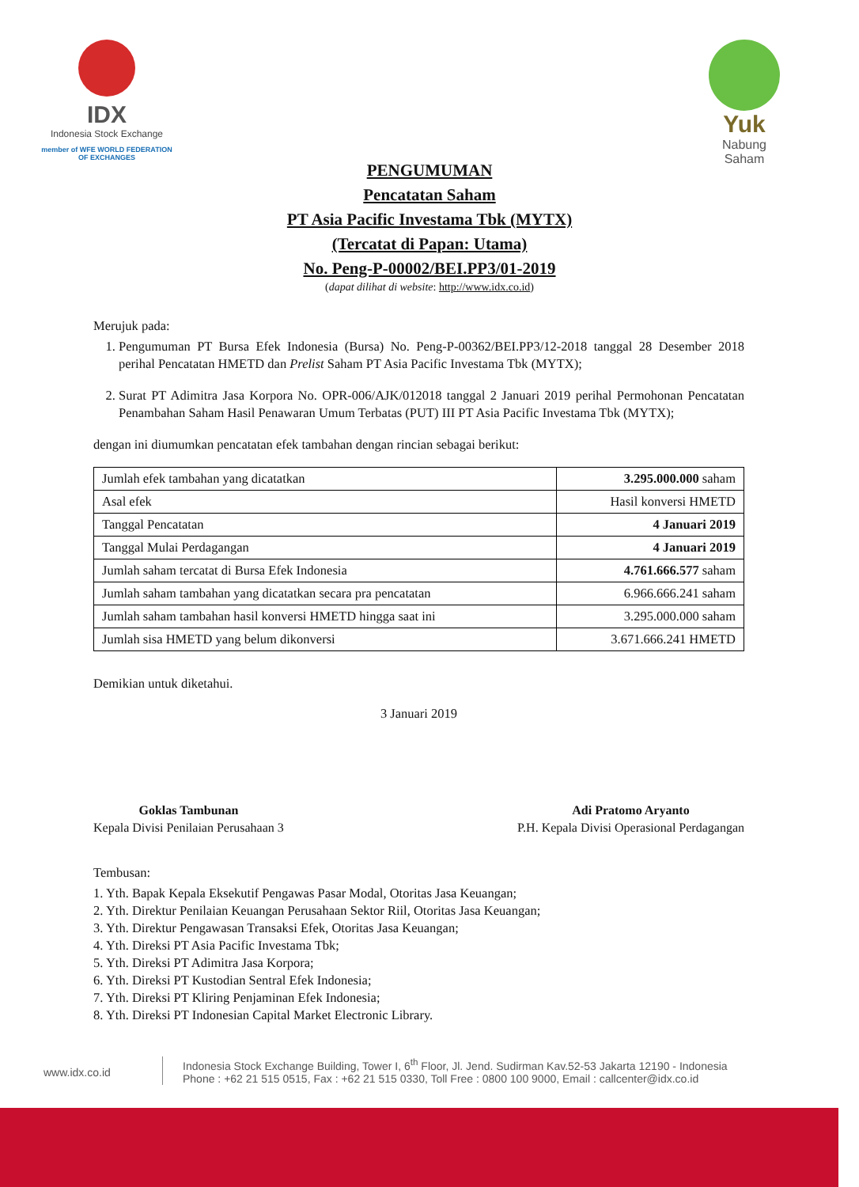IDX
Indonesia Stock Exchange
member of WFE WORLD FEDERATION OF EXCHANGES
Yuk
Nabung
Saham
PENGUMUMAN
Pencatatan Saham
PT Asia Pacific Investama Tbk (MYTX)
(Tercatat di Papan: Utama)
No. Peng-P-00002/BEI.PP3/01-2019
(dapat dilihat di website: http://www.idx.co.id)
Merujuk pada:
1. Pengumuman PT Bursa Efek Indonesia (Bursa) No. Peng-P-00362/BEI.PP3/12-2018 tanggal 28 Desember 2018 perihal Pencatatan HMETD dan Prelist Saham PT Asia Pacific Investama Tbk (MYTX);
2. Surat PT Adimitra Jasa Korpora No. OPR-006/AJK/012018 tanggal 2 Januari 2019 perihal Permohonan Pencatatan Penambahan Saham Hasil Penawaran Umum Terbatas (PUT) III PT Asia Pacific Investama Tbk (MYTX);
dengan ini diumumkan pencatatan efek tambahan dengan rincian sebagai berikut:
| Jumlah efek tambahan yang dicatatkan | 3.295.000.000 saham |
| Asal efek | Hasil konversi HMETD |
| Tanggal Pencatatan | 4 Januari 2019 |
| Tanggal Mulai Perdagangan | 4 Januari 2019 |
| Jumlah saham tercatat di Bursa Efek Indonesia | 4.761.666.577 saham |
| Jumlah saham tambahan yang dicatatkan secara pra pencatatan | 6.966.666.241 saham |
| Jumlah saham tambahan hasil konversi HMETD hingga saat ini | 3.295.000.000 saham |
| Jumlah sisa HMETD yang belum dikonversi | 3.671.666.241 HMETD |
Demikian untuk diketahui.
3 Januari 2019
Goklas Tambunan
Kepala Divisi Penilaian Perusahaan 3
Adi Pratomo Aryanto
P.H. Kepala Divisi Operasional Perdagangan
Tembusan:
1. Yth. Bapak Kepala Eksekutif Pengawas Pasar Modal, Otoritas Jasa Keuangan;
2. Yth. Direktur Penilaian Keuangan Perusahaan Sektor Riil, Otoritas Jasa Keuangan;
3. Yth. Direktur Pengawasan Transaksi Efek, Otoritas Jasa Keuangan;
4. Yth. Direksi PT Asia Pacific Investama Tbk;
5. Yth. Direksi PT Adimitra Jasa Korpora;
6. Yth. Direksi PT Kustodian Sentral Efek Indonesia;
7. Yth. Direksi PT Kliring Penjaminan Efek Indonesia;
8. Yth. Direksi PT Indonesian Capital Market Electronic Library.
www.idx.co.id
Indonesia Stock Exchange Building, Tower I, 6<sup>th</sup> Floor, Jl. Jend. Sudirman Kav.52-53 Jakarta 12190 - Indonesia
Phone : +62 21 515 0515, Fax : +62 21 515 0330, Toll Free : 0800 100 9000, Email : callcenter@idx.co.id